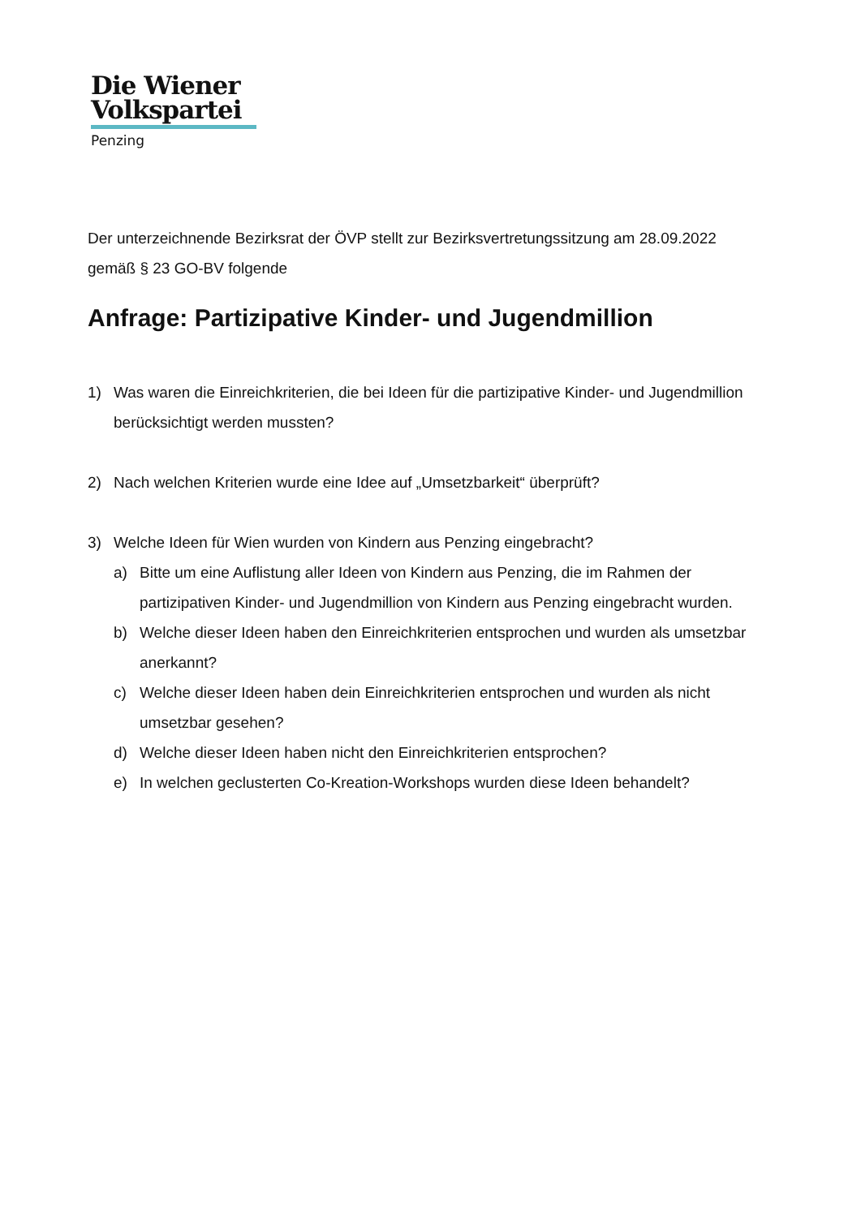Die Wiener
Volkspartei
Penzing
Der unterzeichnende Bezirksrat der ÖVP stellt zur Bezirksvertretungssitzung am 28.09.2022 gemäß § 23 GO-BV folgende
Anfrage: Partizipative Kinder- und Jugendmillion
1) Was waren die Einreichkriterien, die bei Ideen für die partizipative Kinder- und Jugendmillion berücksichtigt werden mussten?
2) Nach welchen Kriterien wurde eine Idee auf „Umsetzbarkeit“ überprüft?
3) Welche Ideen für Wien wurden von Kindern aus Penzing eingebracht?
a) Bitte um eine Auflistung aller Ideen von Kindern aus Penzing, die im Rahmen der partizipativen Kinder- und Jugendmillion von Kindern aus Penzing eingebracht wurden.
b) Welche dieser Ideen haben den Einreichkriterien entsprochen und wurden als umsetzbar anerkannt?
c) Welche dieser Ideen haben dein Einreichkriterien entsprochen und wurden als nicht umsetzbar gesehen?
d) Welche dieser Ideen haben nicht den Einreichkriterien entsprochen?
e) In welchen geclusterten Co-Kreation-Workshops wurden diese Ideen behandelt?